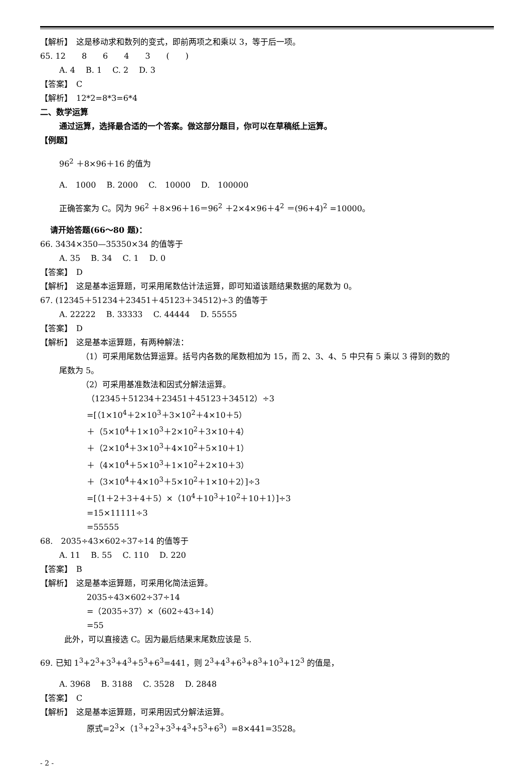【解析】　这是移动求和数列的变式，即前两项之和乘以 3，等于后一项。
65. 12　　8　　6　　4　　3　　(　　)
A. 4　 B. 1　 C. 2　 D. 3
【答案】　C
【解析】　12*2=8*3=6*4
二、数学运算
通过运算，选择最合适的一个答案。做这部分题目，你可以在草稿纸上运算。
【例题】
96<sup>2</sup> ＋8×96＋16 的值为
A.　1000　 B. 2000　 C.　10000　 D.　100000
正确答案为 C。冈为 96<sup>2</sup> ＋8×96＋16＝96<sup>2</sup> ＋2×4×96＋4<sup>2</sup> ＝(96+4)<sup>2</sup> =10000。
请开始答题(66～80 题)：
66. 3434×350—35350×34 的值等于
A. 35　 B. 34　 C. 1　 D. 0
【答案】　D
【解析】　这是基本运算题，可采用尾数估计法运算，即可知道该题结果数据的尾数为 0。
67. (12345＋51234＋23451＋45123＋34512)÷3 的值等于
A. 22222　 B. 33333　 C. 44444　 D. 55555
【答案】　D
【解析】　这是基本运算题，有两种解法：
（1）可采用尾数估算运算。括号内各数的尾数相加为 15，而 2、3、4、5 中只有 5 乘以 3 得到的数的
尾数为 5。
（2）可采用基准数法和因式分解法运算。
（12345＋51234＋23451＋45123＋34512）÷3
=[（1×10<sup>4</sup>＋2×10<sup>3</sup>＋3×10<sup>2</sup>＋4×10＋5）
＋（5×10<sup>4</sup>＋1×10<sup>3</sup>＋2×10<sup>2</sup>＋3×10＋4）
＋（2×10<sup>4</sup>＋3×10<sup>3</sup>＋4×10<sup>2</sup>＋5×10＋1）
＋（4×10<sup>4</sup>＋5×10<sup>3</sup>＋1×10<sup>2</sup>＋2×10＋3）
＋（3×10<sup>4</sup>＋4×10<sup>3</sup>＋5×10<sup>2</sup>＋1×10＋2）]÷3
=[（1＋2＋3＋4＋5）×（10<sup>4</sup>＋10<sup>3</sup>＋10<sup>2</sup>＋10＋1）]÷3
=15×11111÷3
=55555
68.　2035÷43×602÷37÷14 的值等于
A. 11　 B. 55　 C. 110　 D. 220
【答案】　B
【解析】　这是基本运算题，可采用化简法运算。
2035÷43×602÷37÷14
=（2035÷37）×（602÷43÷14）
=55
此外，可以直接选 C。因为最后结果末尾数应该是 5.
69. 已知 1<sup>3</sup>+2<sup>3</sup>+3<sup>3</sup>+4<sup>3</sup>+5<sup>3</sup>+6<sup>3</sup>=441，则 2<sup>3</sup>+4<sup>3</sup>+6<sup>3</sup>+8<sup>3</sup>+10<sup>3</sup>+12<sup>3</sup> 的值是，
A. 3968　 B. 3188　 C. 3528　 D. 2848
【答案】　C
【解析】　这是基本运算题，可采用因式分解法运算。
原式=2<sup>3</sup>×（1<sup>3</sup>+2<sup>3</sup>+3<sup>3</sup>+4<sup>3</sup>+5<sup>3</sup>+6<sup>3</sup>）=8×441=3528。
- 2 -